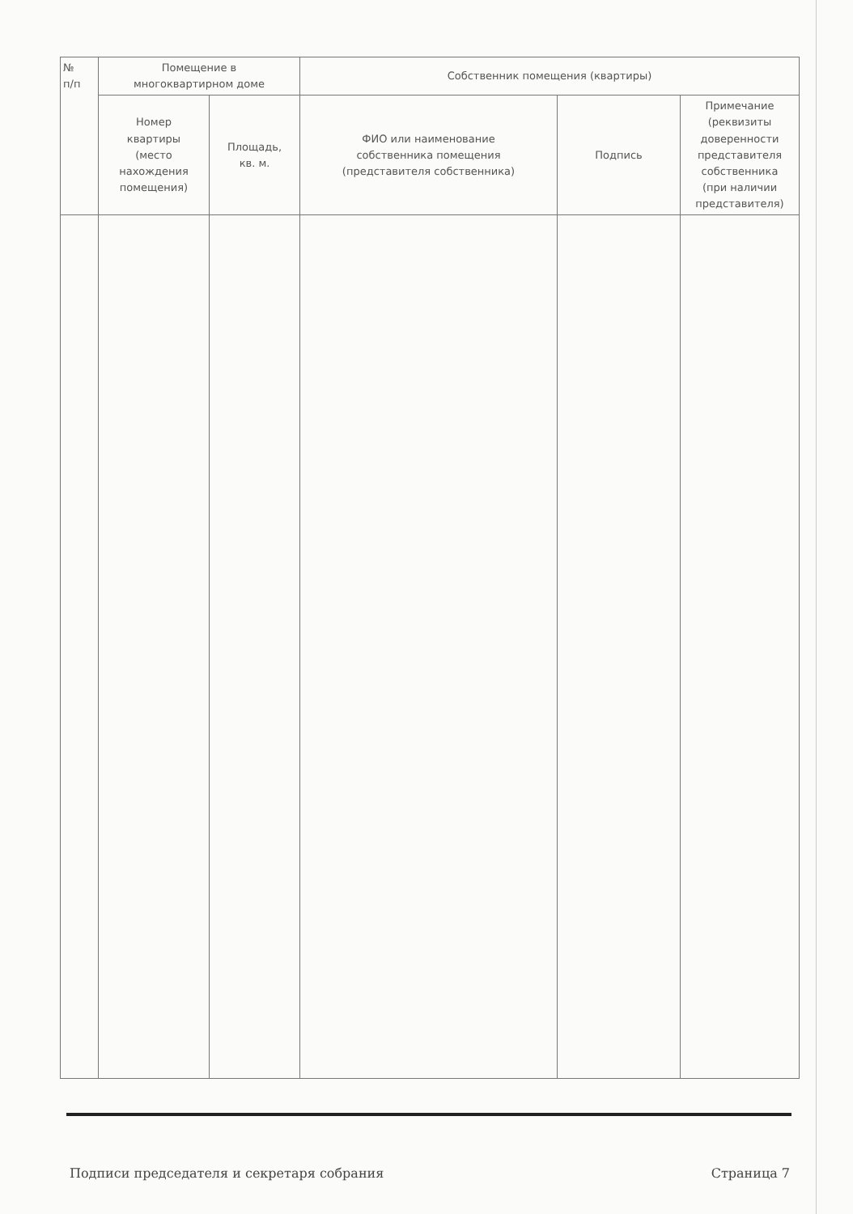| № п/п | Помещение в многоквартирном доме | | Собственник помещения (квартиры) | | |
| --- | --- | --- | --- | --- | --- |
| | Номер квартиры (место нахождения помещения) | Площадь, кв. м. | ФИО или наименование собственника помещения (представителя собственника) | Подпись | Примечание (реквизиты доверенности представителя собственника (при наличии представителя) |
Подписи председателя и секретаря собрания Страница 7